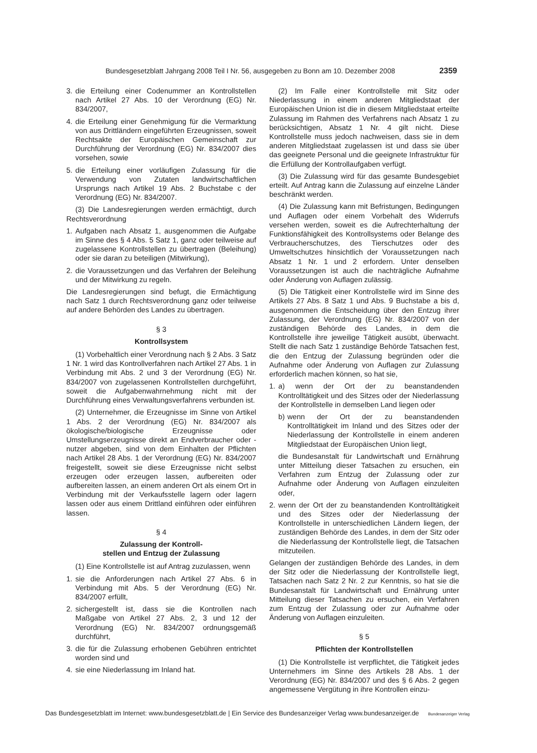Bundesgesetzblatt Jahrgang 2008 Teil I Nr. 56, ausgegeben zu Bonn am 10. Dezember 2008 2359
3. die Erteilung einer Codenummer an Kontrollstellen nach Artikel 27 Abs. 10 der Verordnung (EG) Nr. 834/2007,
4. die Erteilung einer Genehmigung für die Vermarktung von aus Drittländern eingeführten Erzeugnissen, soweit Rechtsakte der Europäischen Gemeinschaft zur Durchführung der Verordnung (EG) Nr. 834/2007 dies vorsehen, sowie
5. die Erteilung einer vorläufigen Zulassung für die Verwendung von Zutaten landwirtschaftlichen Ursprungs nach Artikel 19 Abs. 2 Buchstabe c der Verordnung (EG) Nr. 834/2007.
(3) Die Landesregierungen werden ermächtigt, durch Rechtsverordnung
1. Aufgaben nach Absatz 1, ausgenommen die Aufgabe im Sinne des § 4 Abs. 5 Satz 1, ganz oder teilweise auf zugelassene Kontrollstellen zu übertragen (Beleihung) oder sie daran zu beteiligen (Mitwirkung),
2. die Voraussetzungen und das Verfahren der Beleihung und der Mitwirkung zu regeln.
Die Landesregierungen sind befugt, die Ermächtigung nach Satz 1 durch Rechtsverordnung ganz oder teilweise auf andere Behörden des Landes zu übertragen.
§ 3
Kontrollsystem
(1) Vorbehaltlich einer Verordnung nach § 2 Abs. 3 Satz 1 Nr. 1 wird das Kontrollverfahren nach Artikel 27 Abs. 1 in Verbindung mit Abs. 2 und 3 der Verordnung (EG) Nr. 834/2007 von zugelassenen Kontrollstellen durchgeführt, soweit die Aufgabenwahrnehmung nicht mit der Durchführung eines Verwaltungsverfahrens verbunden ist.
(2) Unternehmer, die Erzeugnisse im Sinne von Artikel 1 Abs. 2 der Verordnung (EG) Nr. 834/2007 als ökologische/biologische Erzeugnisse oder Umstellungserzeugnisse direkt an Endverbraucher oder -nutzer abgeben, sind von dem Einhalten der Pflichten nach Artikel 28 Abs. 1 der Verordnung (EG) Nr. 834/2007 freigestellt, soweit sie diese Erzeugnisse nicht selbst erzeugen oder erzeugen lassen, aufbereiten oder aufbereiten lassen, an einem anderen Ort als einem Ort in Verbindung mit der Verkaufsstelle lagern oder lagern lassen oder aus einem Drittland einführen oder einführen lassen.
§ 4
Zulassung der Kontroll-
stellen und Entzug der Zulassung
(1) Eine Kontrollstelle ist auf Antrag zuzulassen, wenn
1. sie die Anforderungen nach Artikel 27 Abs. 6 in Verbindung mit Abs. 5 der Verordnung (EG) Nr. 834/2007 erfüllt,
2. sichergestellt ist, dass sie die Kontrollen nach Maßgabe von Artikel 27 Abs. 2, 3 und 12 der Verordnung (EG) Nr. 834/2007 ordnungsgemäß durchführt,
3. die für die Zulassung erhobenen Gebühren entrichtet worden sind und
4. sie eine Niederlassung im Inland hat.
(2) Im Falle einer Kontrollstelle mit Sitz oder Niederlassung in einem anderen Mitgliedstaat der Europäischen Union ist die in diesem Mitgliedstaat erteilte Zulassung im Rahmen des Verfahrens nach Absatz 1 zu berücksichtigen, Absatz 1 Nr. 4 gilt nicht. Diese Kontrollstelle muss jedoch nachweisen, dass sie in dem anderen Mitgliedstaat zugelassen ist und dass sie über das geeignete Personal und die geeignete Infrastruktur für die Erfüllung der Kontrollaufgaben verfügt.
(3) Die Zulassung wird für das gesamte Bundesgebiet erteilt. Auf Antrag kann die Zulassung auf einzelne Länder beschränkt werden.
(4) Die Zulassung kann mit Befristungen, Bedingungen und Auflagen oder einem Vorbehalt des Widerrufs versehen werden, soweit es die Aufrechterhaltung der Funktionsfähigkeit des Kontrollsystems oder Belange des Verbraucherschutzes, des Tierschutzes oder des Umweltschutzes hinsichtlich der Voraussetzungen nach Absatz 1 Nr. 1 und 2 erfordern. Unter denselben Voraussetzungen ist auch die nachträgliche Aufnahme oder Änderung von Auflagen zulässig.
(5) Die Tätigkeit einer Kontrollstelle wird im Sinne des Artikels 27 Abs. 8 Satz 1 und Abs. 9 Buchstabe a bis d, ausgenommen die Entscheidung über den Entzug ihrer Zulassung, der Verordnung (EG) Nr. 834/2007 von der zuständigen Behörde des Landes, in dem die Kontrollstelle ihre jeweilige Tätigkeit ausübt, überwacht. Stellt die nach Satz 1 zuständige Behörde Tatsachen fest, die den Entzug der Zulassung begründen oder die Aufnahme oder Änderung von Auflagen zur Zulassung erforderlich machen können, so hat sie,
1. a) wenn der Ort der zu beanstandenden Kontrolltätigkeit und des Sitzes oder der Niederlassung der Kontrollstelle in demselben Land liegen oder
b) wenn der Ort der zu beanstandenden Kontrolltätigkeit im Inland und des Sitzes oder der Niederlassung der Kontrollstelle in einem anderen Mitgliedstaat der Europäischen Union liegt,
die Bundesanstalt für Landwirtschaft und Ernährung unter Mitteilung dieser Tatsachen zu ersuchen, ein Verfahren zum Entzug der Zulassung oder zur Aufnahme oder Änderung von Auflagen einzuleiten oder,
2. wenn der Ort der zu beanstandenden Kontrolltätigkeit und des Sitzes oder der Niederlassung der Kontrollstelle in unterschiedlichen Ländern liegen, der zuständigen Behörde des Landes, in dem der Sitz oder die Niederlassung der Kontrollstelle liegt, die Tatsachen mitzuteilen.
Gelangen der zuständigen Behörde des Landes, in dem der Sitz oder die Niederlassung der Kontrollstelle liegt, Tatsachen nach Satz 2 Nr. 2 zur Kenntnis, so hat sie die Bundesanstalt für Landwirtschaft und Ernährung unter Mitteilung dieser Tatsachen zu ersuchen, ein Verfahren zum Entzug der Zulassung oder zur Aufnahme oder Änderung von Auflagen einzuleiten.
§ 5
Pflichten der Kontrollstellen
(1) Die Kontrollstelle ist verpflichtet, die Tätigkeit jedes Unternehmers im Sinne des Artikels 28 Abs. 1 der Verordnung (EG) Nr. 834/2007 und des § 6 Abs. 2 gegen angemessene Vergütung in ihre Kontrollen einzu-
Das Bundesgesetzblatt im Internet: www.bundesgesetzblatt.de | Ein Service des Bundesanzeiger Verlag www.bundesanzeiger.de Bundesanzeiger Verlag